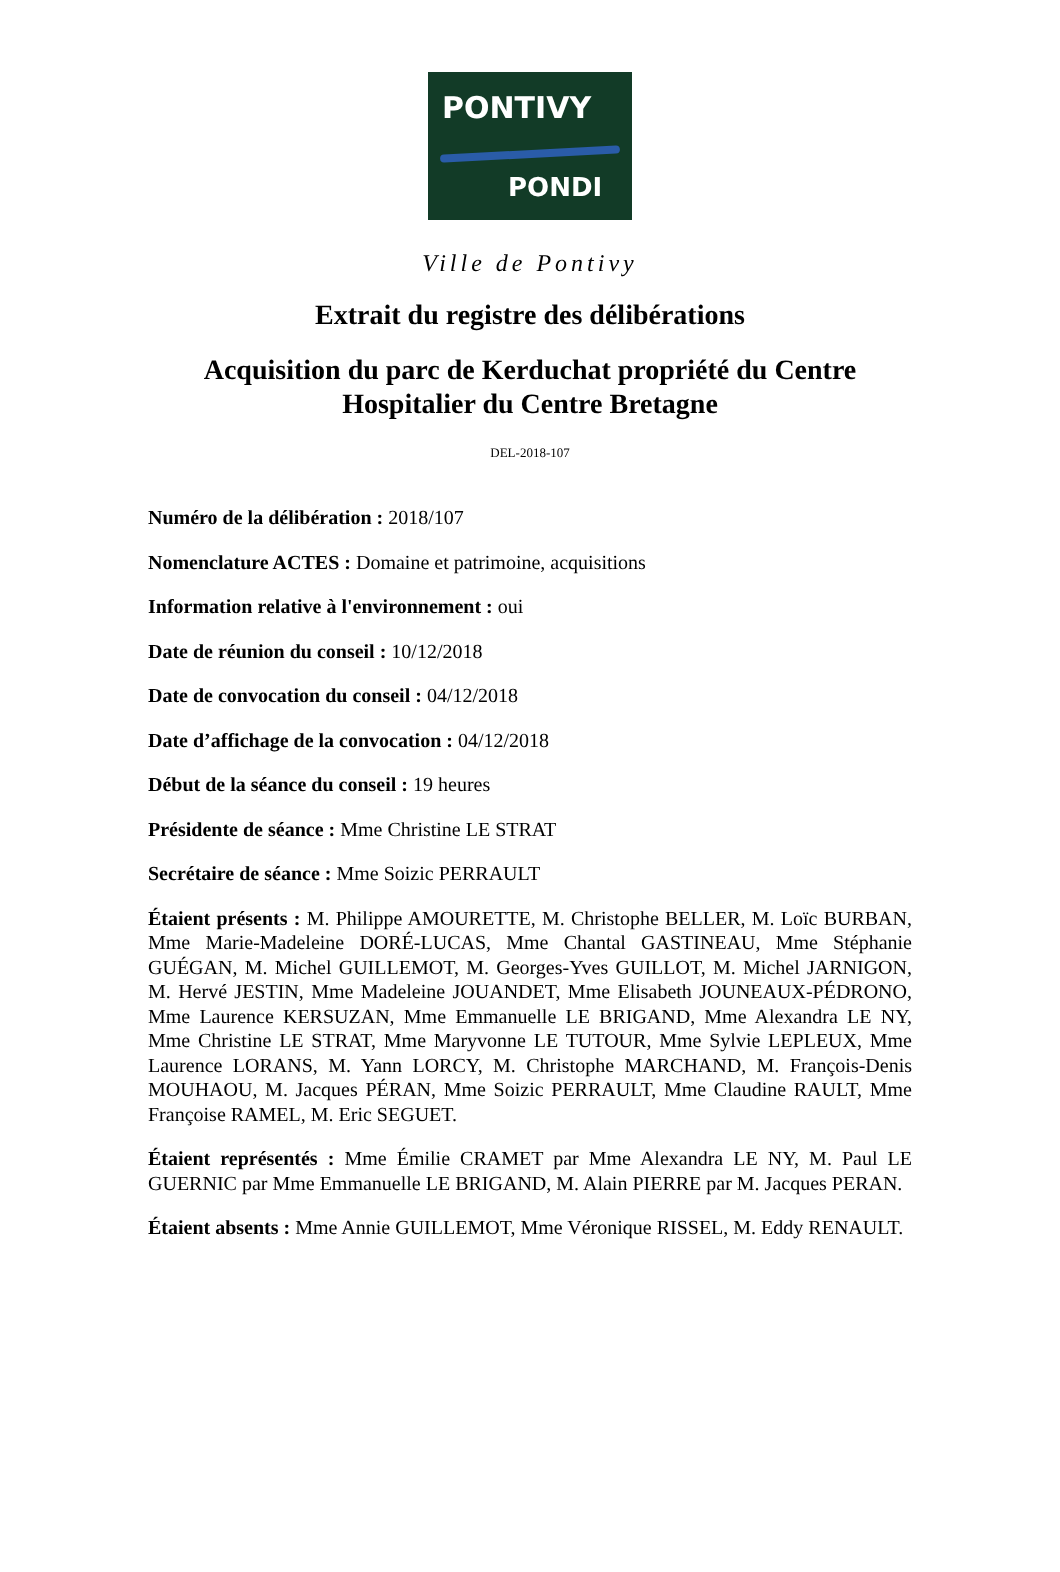PONTIVY
PONDI
Ville de Pontivy
Extrait du registre des délibérations
Acquisition du parc de Kerduchat propriété du Centre
Hospitalier du Centre Bretagne
DEL-2018-107
Numéro de la délibération : 2018/107
Nomenclature ACTES : Domaine et patrimoine, acquisitions
Information relative à l'environnement : oui
Date de réunion du conseil : 10/12/2018
Date de convocation du conseil : 04/12/2018
Date d’affichage de la convocation : 04/12/2018
Début de la séance du conseil : 19 heures
Présidente de séance : Mme Christine LE STRAT
Secrétaire de séance : Mme Soizic PERRAULT
Étaient présents : M. Philippe AMOURETTE, M. Christophe BELLER, M. Loïc BURBAN, Mme Marie-Madeleine DORÉ-LUCAS, Mme Chantal GASTINEAU, Mme Stéphanie GUÉGAN, M. Michel GUILLEMOT, M. Georges-Yves GUILLOT, M. Michel JARNIGON, M. Hervé JESTIN, Mme Madeleine JOUANDET, Mme Elisabeth JOUNEAUX-PÉDRONO, Mme Laurence KERSUZAN, Mme Emmanuelle LE BRIGAND, Mme Alexandra LE NY, Mme Christine LE STRAT, Mme Maryvonne LE TUTOUR, Mme Sylvie LEPLEUX, Mme Laurence LORANS, M. Yann LORCY, M. Christophe MARCHAND, M. François-Denis MOUHAOU, M. Jacques PÉRAN, Mme Soizic PERRAULT, Mme Claudine RAULT, Mme Françoise RAMEL, M. Eric SEGUET.
Étaient représentés : Mme Émilie CRAMET par Mme Alexandra LE NY, M. Paul LE GUERNIC par Mme Emmanuelle LE BRIGAND, M. Alain PIERRE par M. Jacques PERAN.
Étaient absents : Mme Annie GUILLEMOT, Mme Véronique RISSEL, M. Eddy RENAULT.